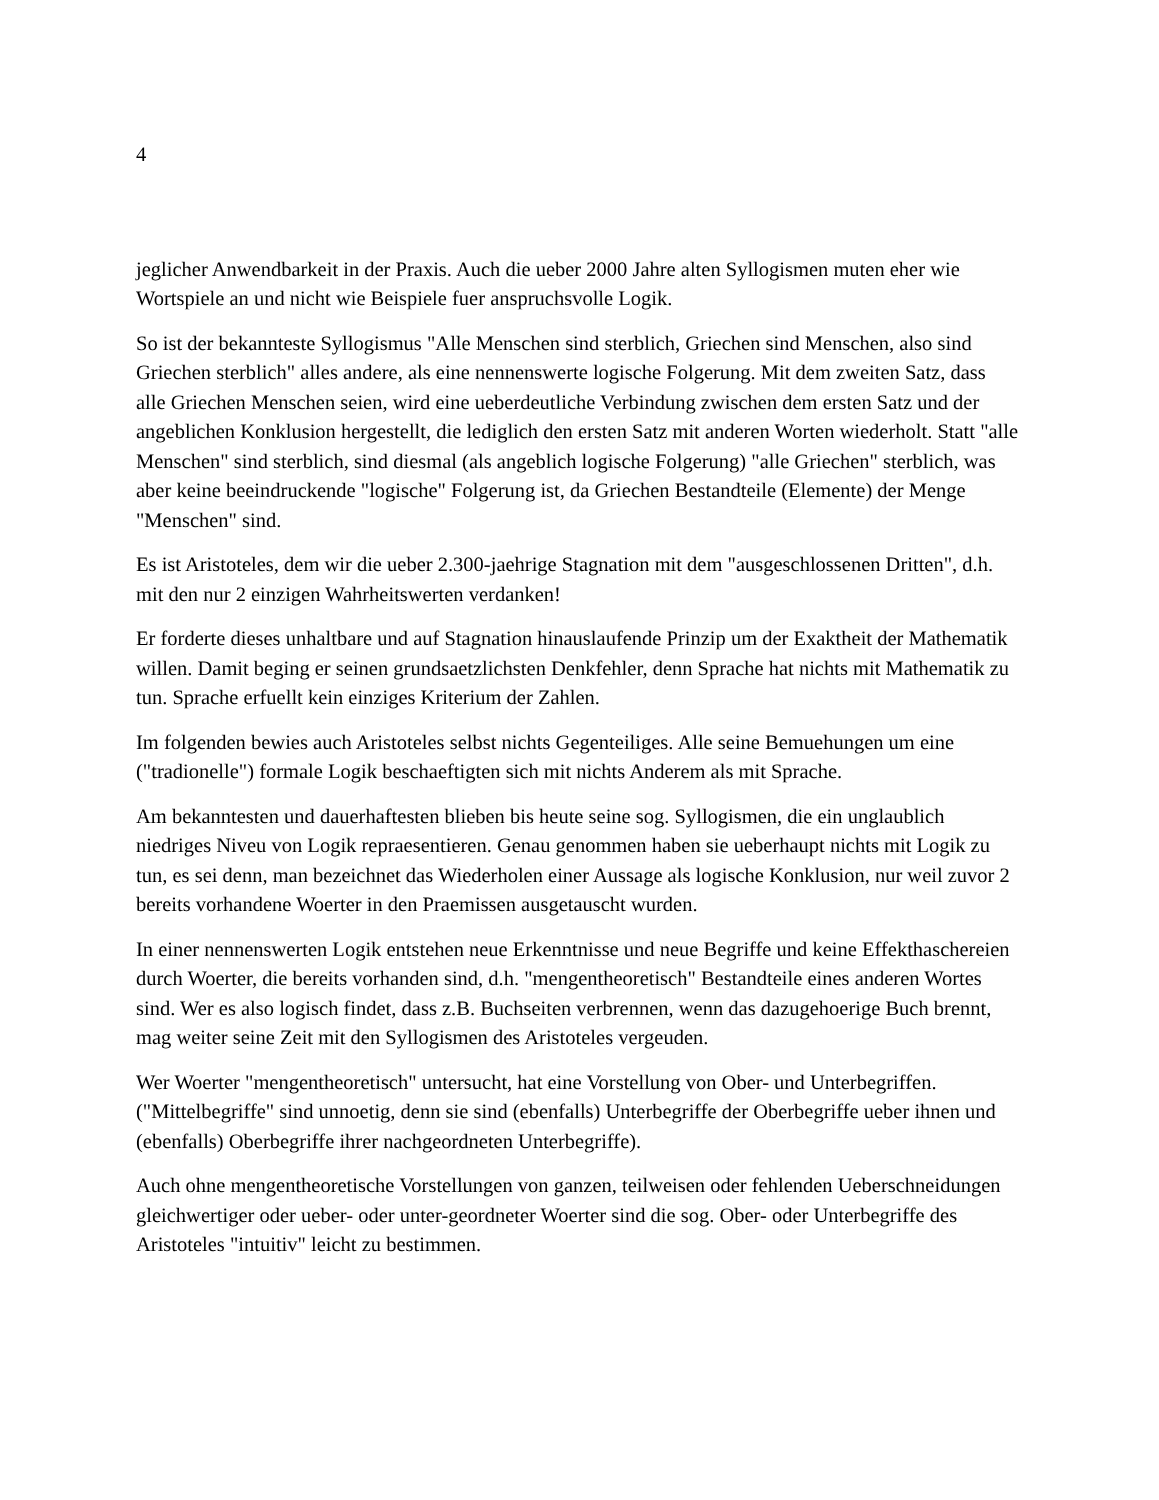4
jeglicher Anwendbarkeit in der Praxis. Auch die ueber 2000 Jahre alten Syllogismen muten eher wie Wortspiele an und nicht wie Beispiele fuer anspruchsvolle Logik.
So ist der bekannteste Syllogismus "Alle Menschen sind sterblich, Griechen sind Menschen, also sind Griechen sterblich" alles andere, als eine nennenswerte logische Folgerung. Mit dem zweiten Satz, dass alle Griechen Menschen seien, wird eine ueberdeutliche Verbindung zwischen dem ersten Satz und der angeblichen Konklusion hergestellt, die lediglich den ersten Satz mit anderen Worten wiederholt. Statt "alle Menschen" sind sterblich, sind diesmal (als angeblich logische Folgerung) "alle Griechen" sterblich, was aber keine beeindruckende "logische" Folgerung ist, da Griechen Bestandteile (Elemente) der Menge "Menschen" sind.
Es ist Aristoteles, dem wir die ueber 2.300-jaehrige Stagnation mit dem "ausgeschlossenen Dritten", d.h. mit den nur 2 einzigen Wahrheitswerten verdanken!
Er forderte dieses unhaltbare und auf Stagnation hinauslaufende Prinzip um der Exaktheit der Mathematik willen. Damit beging er seinen grundsaetzlichsten Denkfehler, denn Sprache hat nichts mit Mathematik zu tun. Sprache erfuellt kein einziges Kriterium der Zahlen.
Im folgenden bewies auch Aristoteles selbst nichts Gegenteiliges. Alle seine Bemuehungen um eine ("tradionelle") formale Logik beschaeftigten sich mit nichts Anderem als mit Sprache.
Am bekanntesten und dauerhaftesten blieben bis heute seine sog. Syllogismen, die ein unglaublich niedriges Niveu von Logik repraesentieren. Genau genommen haben sie ueberhaupt nichts mit Logik zu tun, es sei denn, man bezeichnet das Wiederholen einer Aussage als logische Konklusion, nur weil zuvor 2 bereits vorhandene Woerter in den Praemissen ausgetauscht wurden.
In einer nennenswerten Logik entstehen neue Erkenntnisse und neue Begriffe und keine Effekthaschereien durch Woerter, die bereits vorhanden sind, d.h. "mengentheoretisch" Bestandteile eines anderen Wortes sind. Wer es also logisch findet, dass z.B. Buchseiten verbrennen, wenn das dazugehoerige Buch brennt, mag weiter seine Zeit mit den Syllogismen des Aristoteles vergeuden.
Wer Woerter "mengentheoretisch" untersucht, hat eine Vorstellung von Ober- und Unterbegriffen. ("Mittelbegriffe" sind unnoetig, denn sie sind (ebenfalls) Unterbegriffe der Oberbegriffe ueber ihnen und (ebenfalls) Oberbegriffe ihrer nachgeordneten Unterbegriffe).
Auch ohne mengentheoretische Vorstellungen von ganzen, teilweisen oder fehlenden Ueberschneidungen gleichwertiger oder ueber- oder unter-geordneter Woerter sind die sog. Ober- oder Unterbegriffe des Aristoteles "intuitiv" leicht zu bestimmen.